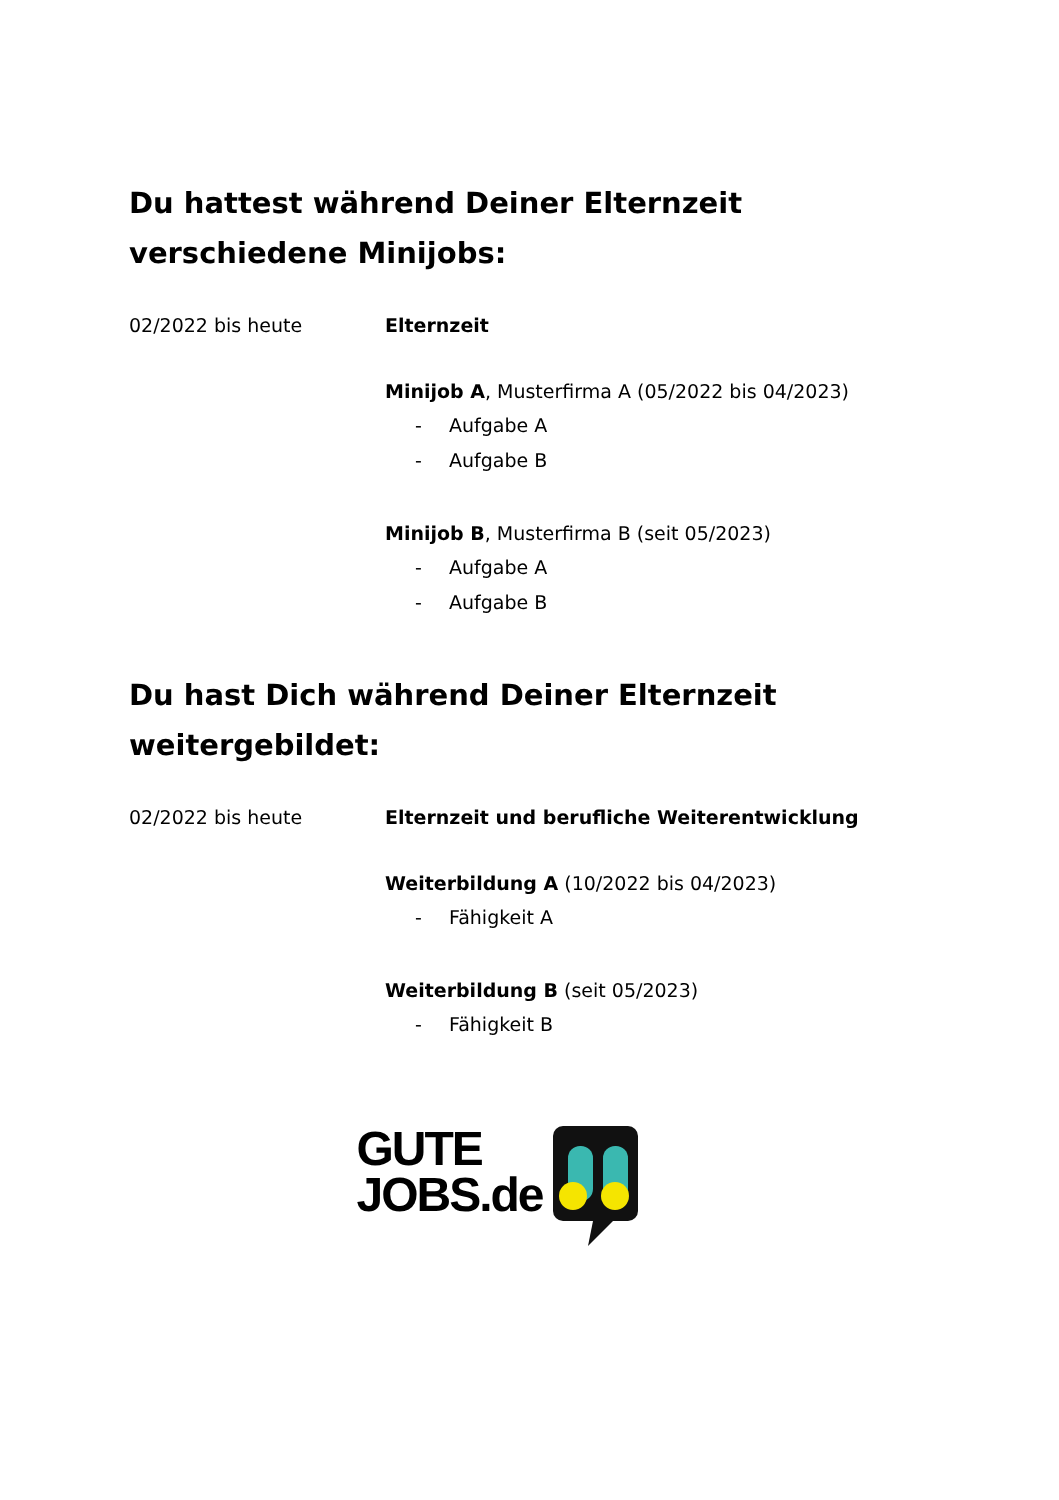Du hattest während Deiner Elternzeit verschiedene Minijobs:
02/2022 bis heute Elternzeit
Minijob A, Musterfirma A (05/2022 bis 04/2023)
- Aufgabe A
- Aufgabe B
Minijob B, Musterfirma B (seit 05/2023)
- Aufgabe A
- Aufgabe B
Du hast Dich während Deiner Elternzeit weitergebildet:
02/2022 bis heute Elternzeit und berufliche Weiterentwicklung
Weiterbildung A (10/2022 bis 04/2023)
- Fähigkeit A
Weiterbildung B (seit 05/2023)
- Fähigkeit B
GUTE
JOBS.de